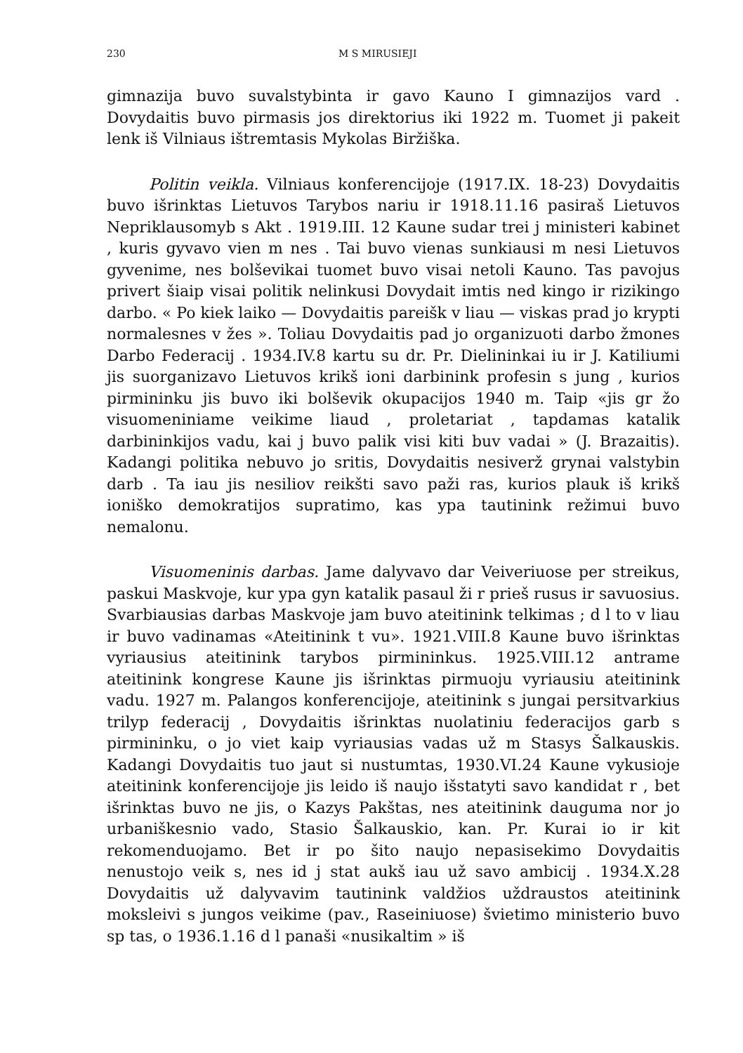230 M S MIRUSIEJI
gimnazija buvo suvalstybinta ir gavo Kauno I gimnazijos vard . Dovydaitis buvo pirmasis jos direktorius iki 1922 m. Tuomet ji pakeit lenk iš Vilniaus ištremtasis Mykolas Biržiška.
Politin veikla. Vilniaus konferencijoje (1917.IX. 18-23) Dovydaitis buvo išrinktas Lietuvos Tarybos nariu ir 1918.11.16 pasiraš Lietuvos Nepriklausomyb s Akt . 1919.III. 12 Kaune sudar trei j ministeri kabinet , kuris gyvavo vien m nes . Tai buvo vienas sunkiausi m nesi Lietuvos gyvenime, nes bolševikai tuomet buvo visai netoli Kauno. Tas pavojus privert šiaip visai politik nelinkusi Dovydait imtis ned kingo ir rizikingo darbo. « Po kiek laiko — Dovydaitis pareišk v liau — viskas prad jo krypti normalesnes v žes ». Toliau Dovydaitis pad jo organizuoti darbo žmones Darbo Federacij . 1934.IV.8 kartu su dr. Pr. Dielininkai iu ir J. Katiliumi jis suorganizavo Lietuvos krikš ioni darbinink profesin s jung , kurios pirmininku jis buvo iki bolševik okupacijos 1940 m. Taip «jis gr žo visuomeniniame veikime liaud , proletariat , tapdamas katalik darbininkijos vadu, kai j buvo palik visi kiti buv vadai » (J. Brazaitis). Kadangi politika nebuvo jo sritis, Dovydaitis nesiverž grynai valstybin darb . Ta iau jis nesiliov reikšti savo paži ras, kurios plauk iš krikš ioniško demokratijos supratimo, kas ypa tautinink režimui buvo nemalonu.
Visuomeninis darbas. Jame dalyvavo dar Veiveriuose per streikus, paskui Maskvoje, kur ypa gyn katalik pasaul ži r prieš rusus ir savuosius. Svarbiausias darbas Maskvoje jam buvo ateitinink telkimas ; d l to v liau ir buvo vadinamas «Ateitinink t vu». 1921.VIII.8 Kaune buvo išrinktas vyriausius ateitinink tarybos pirmininkus. 1925.VIII.12 antrame ateitinink kongrese Kaune jis išrinktas pirmuoju vyriausiu ateitinink vadu. 1927 m. Palangos konferencijoje, ateitinink s jungai persitvarkius trilyp federacij , Dovydaitis išrinktas nuolatiniu federacijos garb s pirmininku, o jo viet kaip vyriausias vadas už m Stasys Šalkauskis. Kadangi Dovydaitis tuo jaut si nustumtas, 1930.VI.24 Kaune vykusioje ateitinink konferencijoje jis leido iš naujo išstatyti savo kandidat r , bet išrinktas buvo ne jis, o Kazys Pakštas, nes ateitinink dauguma nor jo urbaniškesnio vado, Stasio Šalkauskio, kan. Pr. Kurai io ir kit rekomenduojamo. Bet ir po šito naujo nepasisekimo Dovydaitis nenustojo veik s, nes id j stat aukš iau už savo ambicij . 1934.X.28 Dovydaitis už dalyvavim tautinink valdžios uždraustos ateitinink moksleivi s jungos veikime (pav., Raseiniuose) švietimo ministerio buvo sp tas, o 1936.1.16 d l panaši «nusikaltim » iš